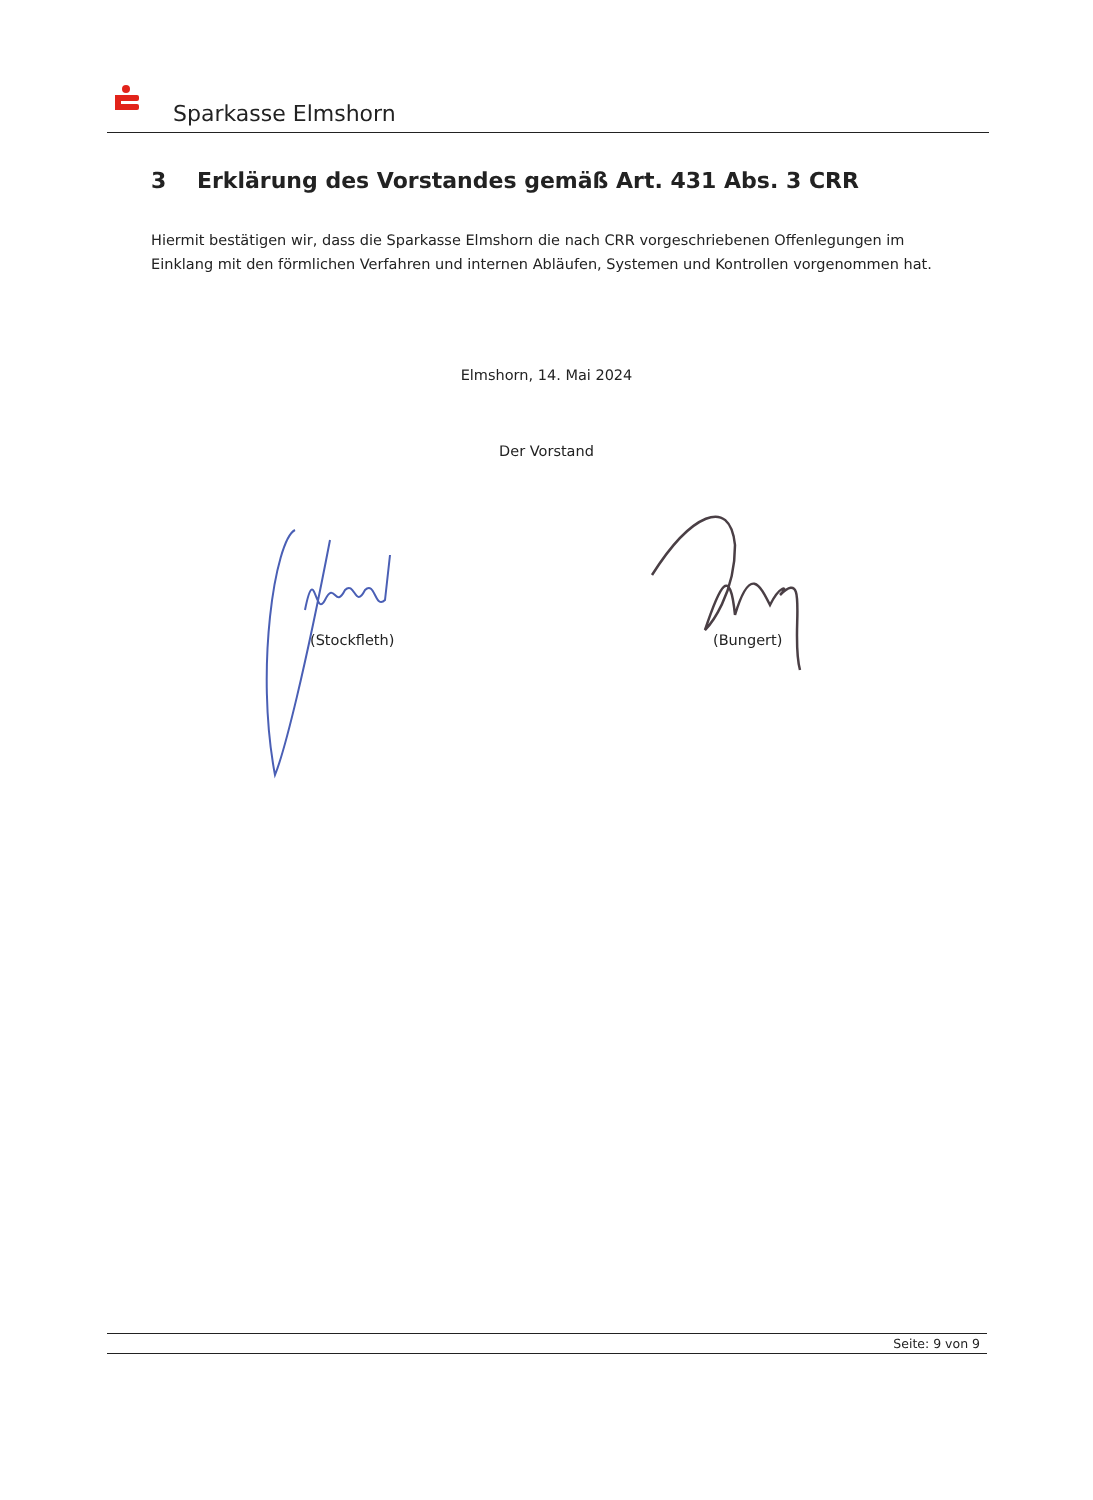Sparkasse Elmshorn
3 Erklärung des Vorstandes gemäß Art. 431 Abs. 3 CRR
Hiermit bestätigen wir, dass die Sparkasse Elmshorn die nach CRR vorgeschriebenen Offenlegungen im Einklang mit den förmlichen Verfahren und internen Abläufen, Systemen und Kontrollen vorgenommen hat.
Elmshorn, 14. Mai 2024
Der Vorstand
(Stockfleth) (Bungert)
Seite: 9 von 9